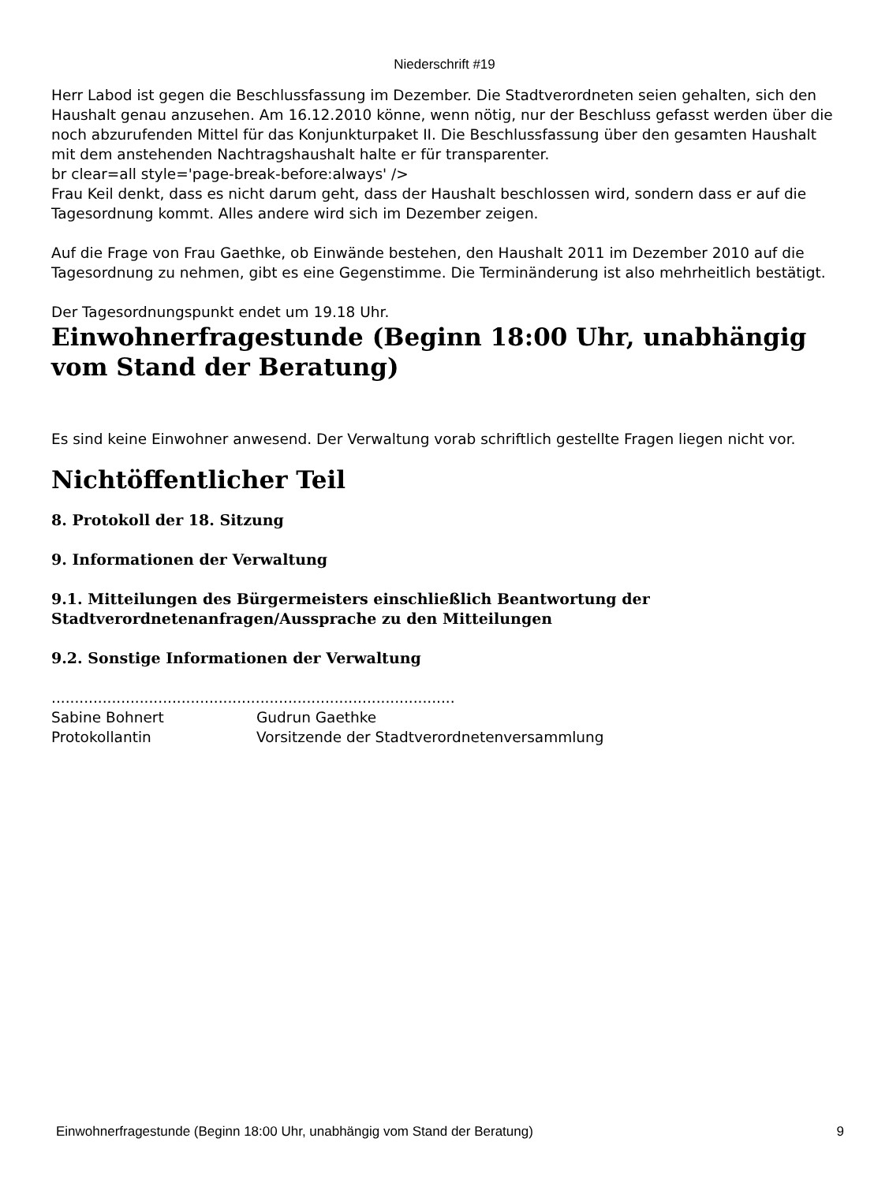Niederschrift #19
Herr Labod ist gegen die Beschlussfassung im Dezember. Die Stadtverordneten seien gehalten, sich den Haushalt genau anzusehen. Am 16.12.2010 könne, wenn nötig, nur der Beschluss gefasst werden über die noch abzurufenden Mittel für das Konjunkturpaket II. Die Beschlussfassung über den gesamten Haushalt mit dem anstehenden Nachtragshaushalt halte er für transparenter.
br clear=all style='page-break-before:always' />
Frau Keil denkt, dass es nicht darum geht, dass der Haushalt beschlossen wird, sondern dass er auf die Tagesordnung kommt. Alles andere wird sich im Dezember zeigen.
Auf die Frage von Frau Gaethke, ob Einwände bestehen, den Haushalt 2011 im Dezember 2010 auf die Tagesordnung zu nehmen, gibt es eine Gegenstimme. Die Terminänderung ist also mehrheitlich bestätigt.
Der Tagesordnungspunkt endet um 19.18 Uhr.
Einwohnerfragestunde (Beginn 18:00 Uhr, unabhängig vom Stand der Beratung)
Es sind keine Einwohner anwesend. Der Verwaltung vorab schriftlich gestellte Fragen liegen nicht vor.
Nichtöffentlicher Teil
8. Protokoll der 18. Sitzung
9. Informationen der Verwaltung
9.1. Mitteilungen des Bürgermeisters einschließlich Beantwortung der Stadtverordnetenanfragen/Aussprache zu den Mitteilungen
9.2. Sonstige Informationen der Verwaltung
.......................................................................................
Sabine Bohnert Gudrun Gaethke
Protokollantin Vorsitzende der Stadtverordnetenversammlung
Einwohnerfragestunde (Beginn 18:00 Uhr, unabhängig vom Stand der Beratung) 9